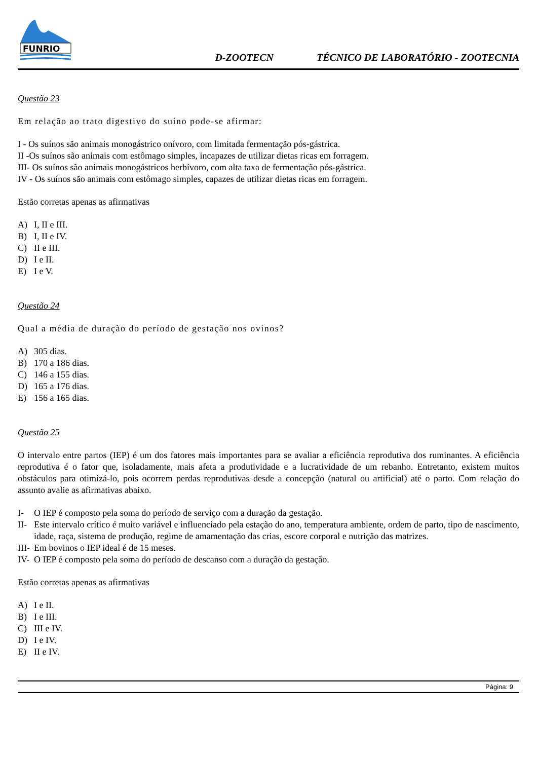FUNRIO
D-ZOOTECN TÉCNICO DE LABORATÓRIO - ZOOTECNIA
Questão 23
Em relação ao trato digestivo do suíno pode-se afirmar:
I - Os suínos são animais monogástrico onívoro, com limitada fermentação pós-gástrica.
II -Os suínos são animais com estômago simples, incapazes de utilizar dietas ricas em forragem.
III- Os suínos são animais monogástricos herbívoro, com alta taxa de fermentação pós-gástrica.
IV - Os suínos são animais com estômago simples, capazes de utilizar dietas ricas em forragem.
Estão corretas apenas as afirmativas
A) I, II e III.
B) I, II e IV.
C) II e III.
D) I e II.
E) I e V.
Questão 24
Qual a média de duração do período de gestação nos ovinos?
A) 305 dias.
B) 170 a 186 dias.
C) 146 a 155 dias.
D) 165 a 176 dias.
E) 156 a 165 dias.
Questão 25
O intervalo entre partos (IEP) é um dos fatores mais importantes para se avaliar a eficiência reprodutiva dos ruminantes. A eficiência reprodutiva é o fator que, isoladamente, mais afeta a produtividade e a lucratividade de um rebanho. Entretanto, existem muitos obstáculos para otimizá-lo, pois ocorrem perdas reprodutivas desde a concepção (natural ou artificial) até o parto. Com relação do assunto avalie as afirmativas abaixo.
I- O IEP é composto pela soma do período de serviço com a duração da gestação.
II- Este intervalo crítico é muito variável e influenciado pela estação do ano, temperatura ambiente, ordem de parto, tipo de nascimento, idade, raça, sistema de produção, regime de amamentação das crias, escore corporal e nutrição das matrizes.
III- Em bovinos o IEP ideal é de 15 meses.
IV- O IEP é composto pela soma do período de descanso com a duração da gestação.
Estão corretas apenas as afirmativas
A) I e II.
B) I e III.
C) III e IV.
D) I e IV.
E) II e IV.
Página: 9